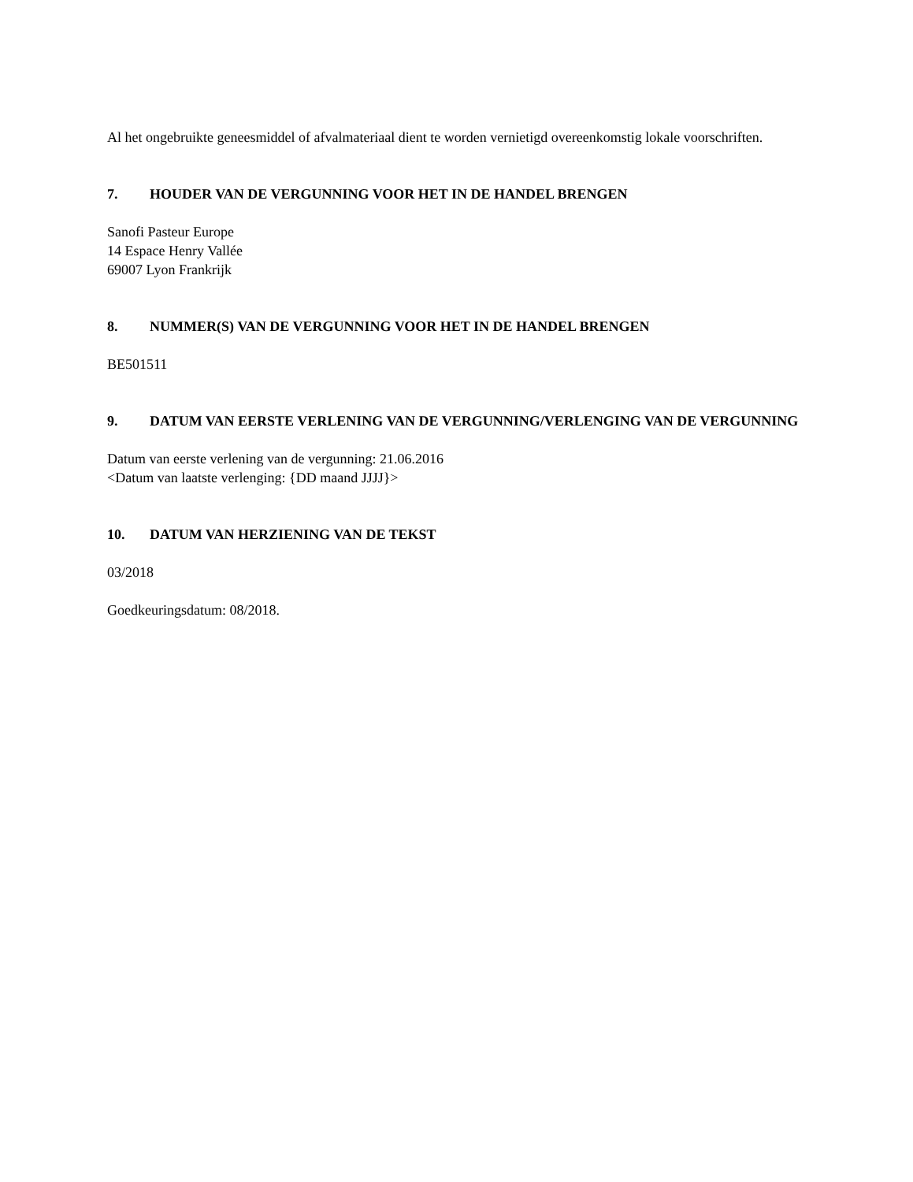Al het ongebruikte geneesmiddel of afvalmateriaal dient te worden vernietigd overeenkomstig lokale voorschriften.
7. HOUDER VAN DE VERGUNNING VOOR HET IN DE HANDEL BRENGEN
Sanofi Pasteur Europe
14 Espace Henry Vallée
69007 Lyon Frankrijk
8. NUMMER(S) VAN DE VERGUNNING VOOR HET IN DE HANDEL BRENGEN
BE501511
9. DATUM VAN EERSTE VERLENING VAN DE VERGUNNING/VERLENGING VAN DE VERGUNNING
Datum van eerste verlening van de vergunning: 21.06.2016
<Datum van laatste verlenging: {DD maand JJJJ}>
10. DATUM VAN HERZIENING VAN DE TEKST
03/2018
Goedkeuringsdatum: 08/2018.